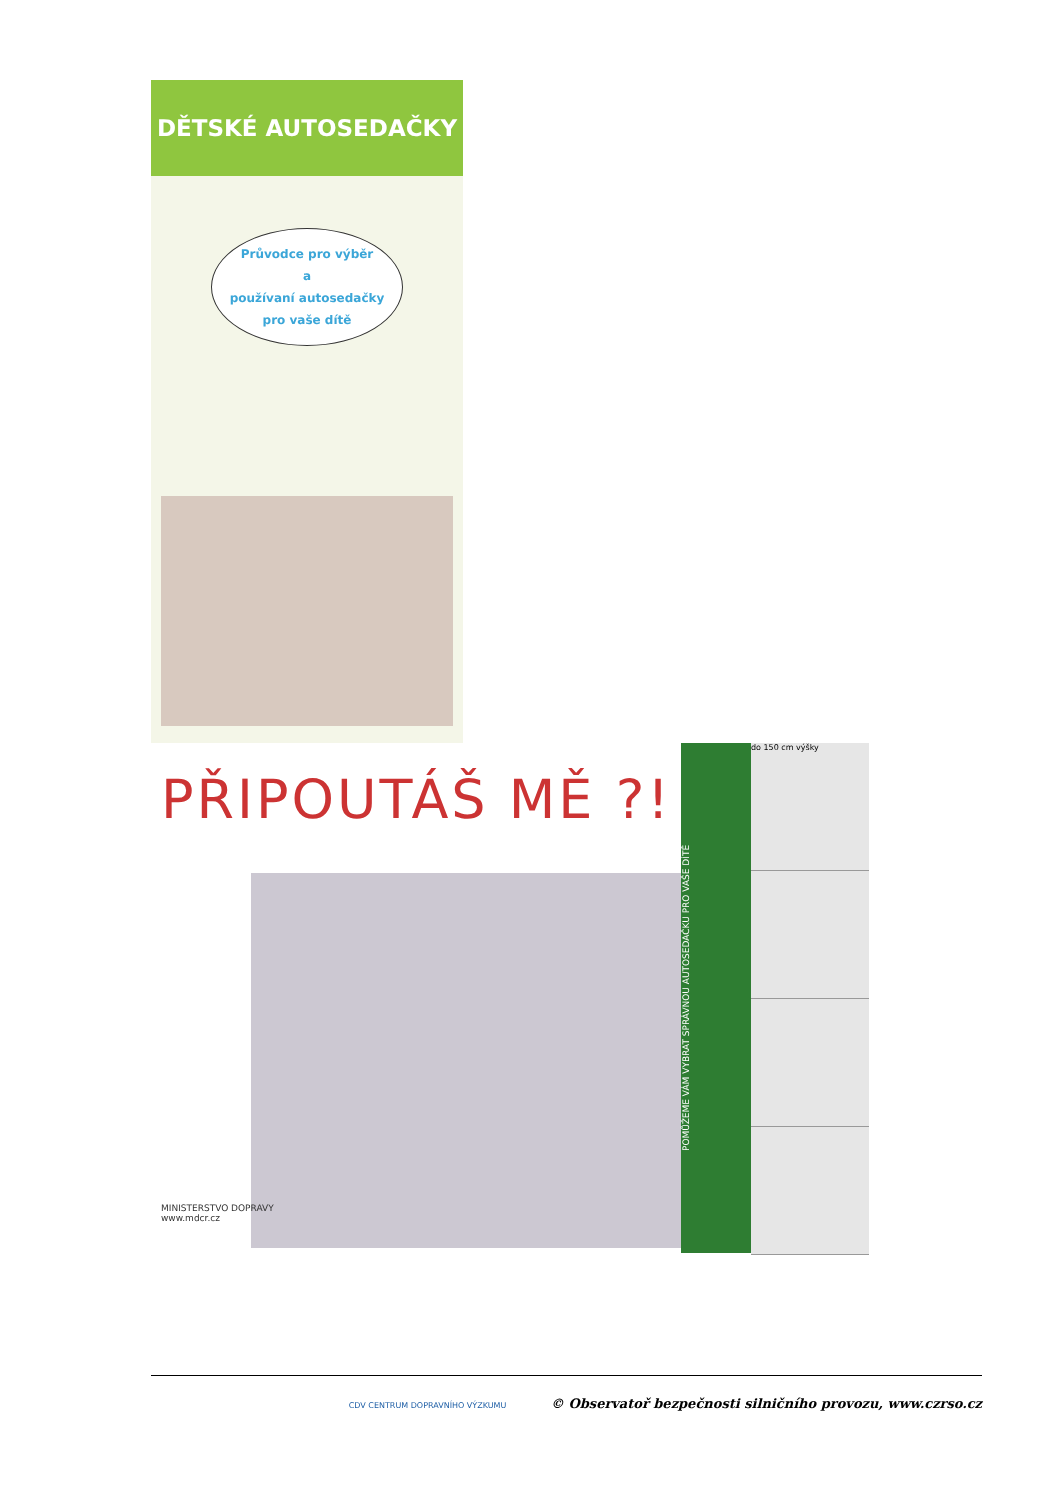DĚTSKÉ AUTOSEDAČKY
Průvodce pro výběr
a
používaní autosedačky
pro vaše dítě
PŘIPOUTÁŠ MĚ ?!
MINISTERSTVO DOPRAVY
www.mdcr.cz
POMŮŽEME VÁM VYBRAT SPRÁVNOU AUTOSEDAČKU PRO VAŠE DÍTĚ
do 150 cm výšky
CDV CENTRUM DOPRAVNÍHO VÝZKUMU © Observatoř bezpečnosti silničního provozu, www.czrso.cz